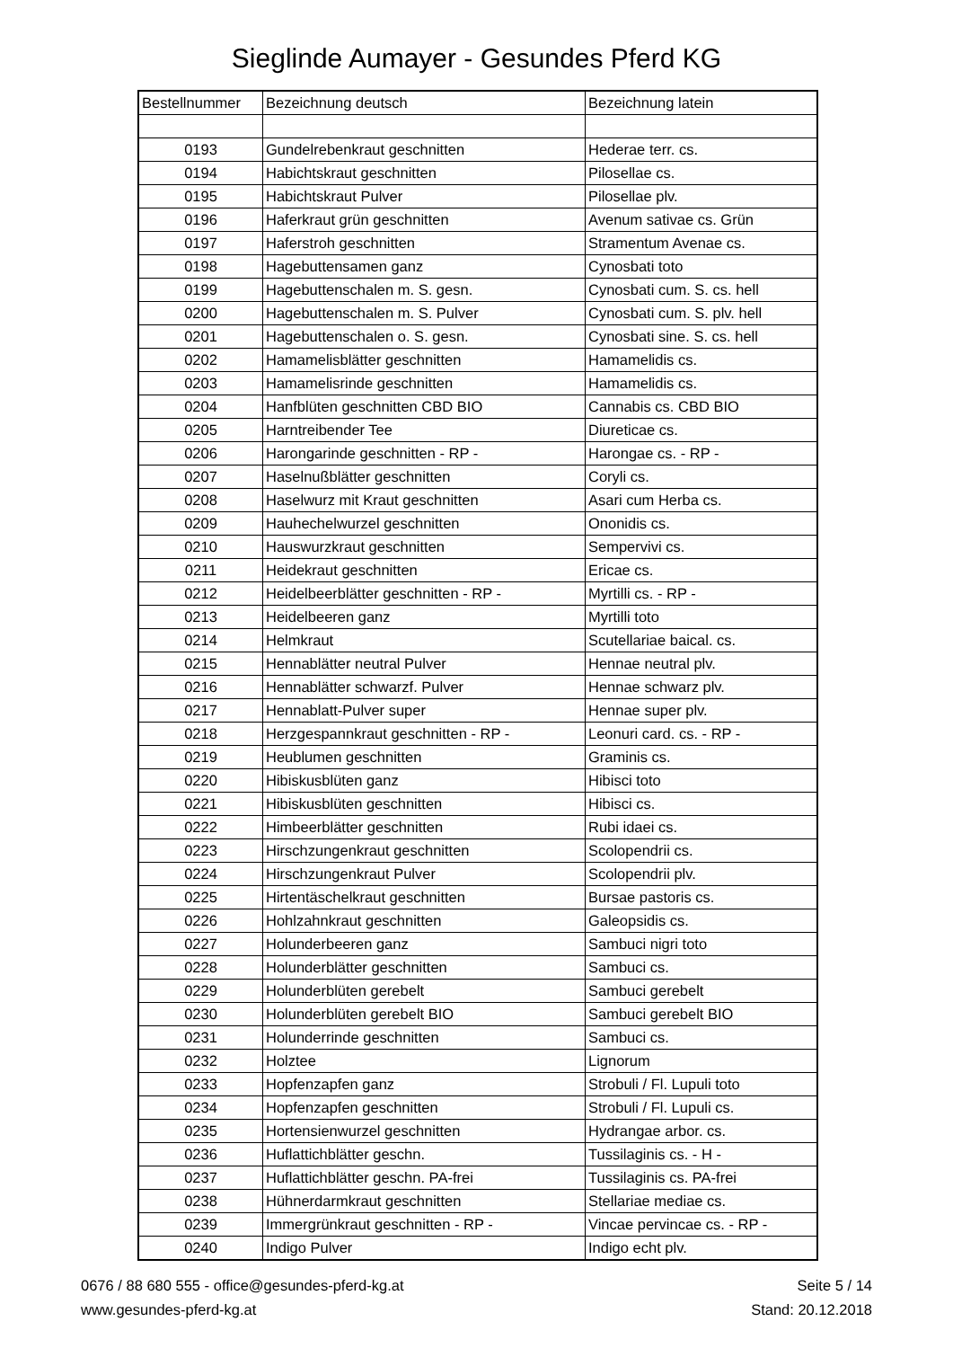Sieglinde Aumayer - Gesundes Pferd KG
| Bestellnummer | Bezeichnung deutsch | Bezeichnung latein |
| --- | --- | --- |
| 0193 | Gundelrebenkraut geschnitten | Hederae terr. cs. |
| 0194 | Habichtskraut geschnitten | Pilosellae cs. |
| 0195 | Habichtskraut Pulver | Pilosellae plv. |
| 0196 | Haferkraut grün geschnitten | Avenum sativae cs. Grün |
| 0197 | Haferstroh geschnitten | Stramentum Avenae cs. |
| 0198 | Hagebuttensamen ganz | Cynosbati toto |
| 0199 | Hagebuttenschalen m. S. gesn. | Cynosbati cum. S. cs. hell |
| 0200 | Hagebuttenschalen m. S. Pulver | Cynosbati cum. S. plv. hell |
| 0201 | Hagebuttenschalen o. S. gesn. | Cynosbati sine. S. cs. hell |
| 0202 | Hamamelisblätter geschnitten | Hamamelidis cs. |
| 0203 | Hamamelisrinde geschnitten | Hamamelidis cs. |
| 0204 | Hanfblüten geschnitten CBD BIO | Cannabis cs. CBD BIO |
| 0205 | Harntreibender Tee | Diureticae cs. |
| 0206 | Harongarinde geschnitten - RP - | Harongae cs. - RP - |
| 0207 | Haselnußblätter geschnitten | Coryli cs. |
| 0208 | Haselwurz mit Kraut geschnitten | Asari cum Herba cs. |
| 0209 | Hauhechelwurzel geschnitten | Ononidis cs. |
| 0210 | Hauswurzkraut geschnitten | Sempervivi cs. |
| 0211 | Heidekraut geschnitten | Ericae cs. |
| 0212 | Heidelbeerblätter geschnitten - RP - | Myrtilli cs. - RP - |
| 0213 | Heidelbeeren ganz | Myrtilli toto |
| 0214 | Helmkraut | Scutellariae baical. cs. |
| 0215 | Hennablätter neutral Pulver | Hennae neutral plv. |
| 0216 | Hennablätter schwarzf. Pulver | Hennae schwarz plv. |
| 0217 | Hennablatt-Pulver super | Hennae super plv. |
| 0218 | Herzgespannkraut geschnitten - RP - | Leonuri card. cs. - RP - |
| 0219 | Heublumen geschnitten | Graminis cs. |
| 0220 | Hibiskusblüten ganz | Hibisci toto |
| 0221 | Hibiskusblüten geschnitten | Hibisci cs. |
| 0222 | Himbeerblätter geschnitten | Rubi idaei cs. |
| 0223 | Hirschzungenkraut geschnitten | Scolopendrii cs. |
| 0224 | Hirschzungenkraut Pulver | Scolopendrii plv. |
| 0225 | Hirtentäschelkraut geschnitten | Bursae pastoris cs. |
| 0226 | Hohlzahnkraut geschnitten | Galeopsidis cs. |
| 0227 | Holunderbeeren ganz | Sambuci nigri toto |
| 0228 | Holunderblätter geschnitten | Sambuci cs. |
| 0229 | Holunderblüten gerebelt | Sambuci gerebelt |
| 0230 | Holunderblüten gerebelt BIO | Sambuci gerebelt BIO |
| 0231 | Holunderrinde geschnitten | Sambuci cs. |
| 0232 | Holztee | Lignorum |
| 0233 | Hopfenzapfen ganz | Strobuli / Fl. Lupuli toto |
| 0234 | Hopfenzapfen geschnitten | Strobuli / Fl. Lupuli cs. |
| 0235 | Hortensienwurzel geschnitten | Hydrangae arbor. cs. |
| 0236 | Huflattichblätter geschn. | Tussilaginis cs. - H - |
| 0237 | Huflattichblätter geschn. PA-frei | Tussilaginis cs. PA-frei |
| 0238 | Hühnerdarmkraut geschnitten | Stellariae mediae cs. |
| 0239 | Immergrünkraut geschnitten - RP - | Vincae pervincae cs. - RP - |
| 0240 | Indigo Pulver | Indigo echt plv. |
0676 / 88 680 555 - office@gesundes-pferd-kg.at
www.gesundes-pferd-kg.at
Seite 5 / 14
Stand: 20.12.2018